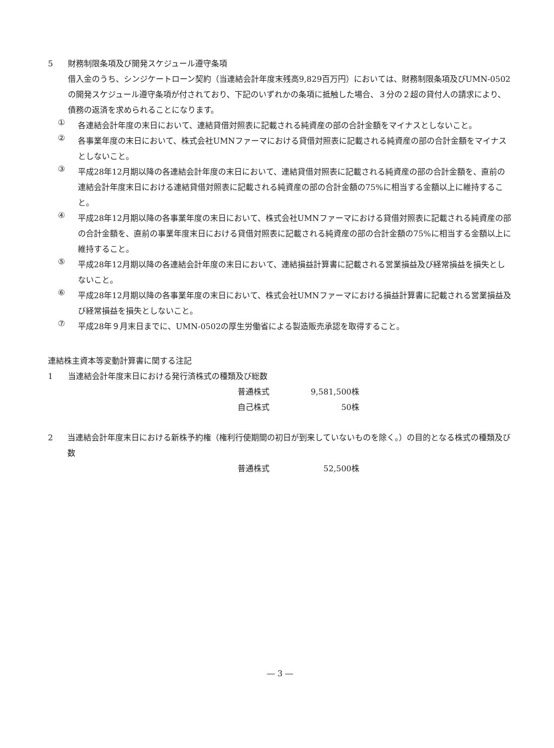5 財務制限条項及び開発スケジュール遵守条項
借入金のうち、シンジケートローン契約（当連結会計年度末残高9,829百万円）においては、財務制限条項及びUMN-0502の開発スケジュール遵守条項が付されており、下記のいずれかの条項に抵触した場合、３分の２超の貸付人の請求により、債務の返済を求められることになります。
①
各連結会計年度の末日において、連結貸借対照表に記載される純資産の部の合計金額をマイナスとしないこと。
②
各事業年度の末日において、株式会社UMNファーマにおける貸借対照表に記載される純資産の部の合計金額をマイナスとしないこと。
③
平成28年12月期以降の各連結会計年度の末日において、連結貸借対照表に記載される純資産の部の合計金額を、直前の連結会計年度末日における連結貸借対照表に記載される純資産の部の合計金額の75%に相当する金額以上に維持すること。
④
平成28年12月期以降の各事業年度の末日において、株式会社UMNファーマにおける貸借対照表に記載される純資産の部の合計金額を、直前の事業年度末日における貸借対照表に記載される純資産の部の合計金額の75%に相当する金額以上に維持すること。
⑤
平成28年12月期以降の各連結会計年度の末日において、連結損益計算書に記載される営業損益及び経常損益を損失としないこと。
⑥
平成28年12月期以降の各事業年度の末日において、株式会社UMNファーマにおける損益計算書に記載される営業損益及び経常損益を損失としないこと。
⑦
平成28年９月末日までに、UMN-0502の厚生労働省による製造販売承認を取得すること。
連結株主資本等変動計算書に関する注記
1 当連結会計年度末日における発行済株式の種類及び総数
| 普通株式 | 9,581,500株 |
| 自己株式 | 50株 |
2 当連結会計年度末日における新株予約権（権利行使期間の初日が到来していないものを除く。）の目的となる株式の種類及び数
| 普通株式 | 52,500株 |
― 3 ―